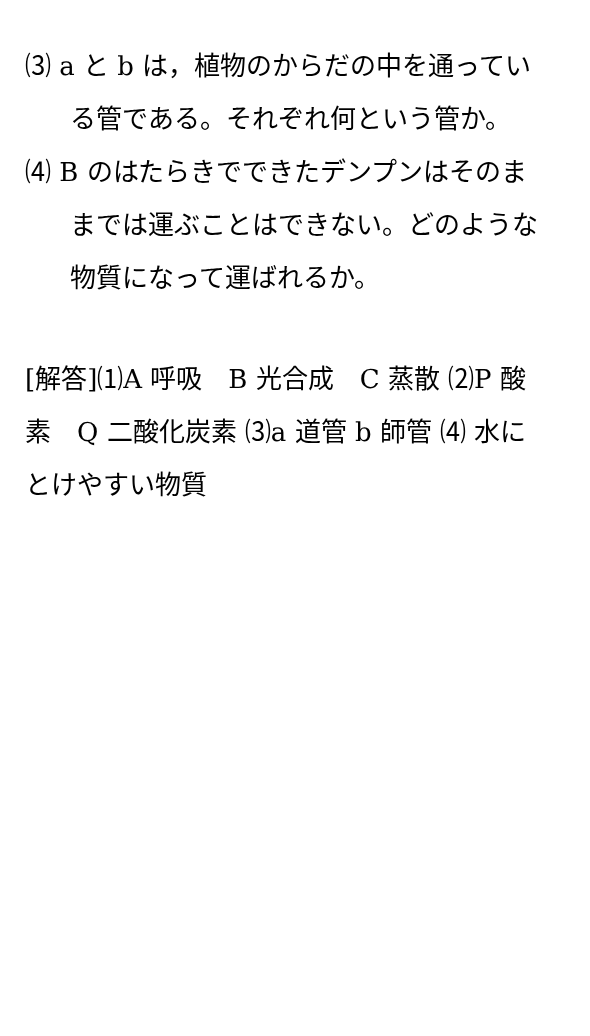⑶ a と b は，植物のからだの中を通っている管である。それぞれ何という管か。
⑷ B のはたらきでできたデンプンはそのままでは運ぶことはできない。どのような物質になって運ばれるか。
[解答]⑴A 呼吸　B 光合成　C 蒸散 ⑵P 酸素　Q 二酸化炭素 ⑶a 道管 b 師管 ⑷ 水にとけやすい物質